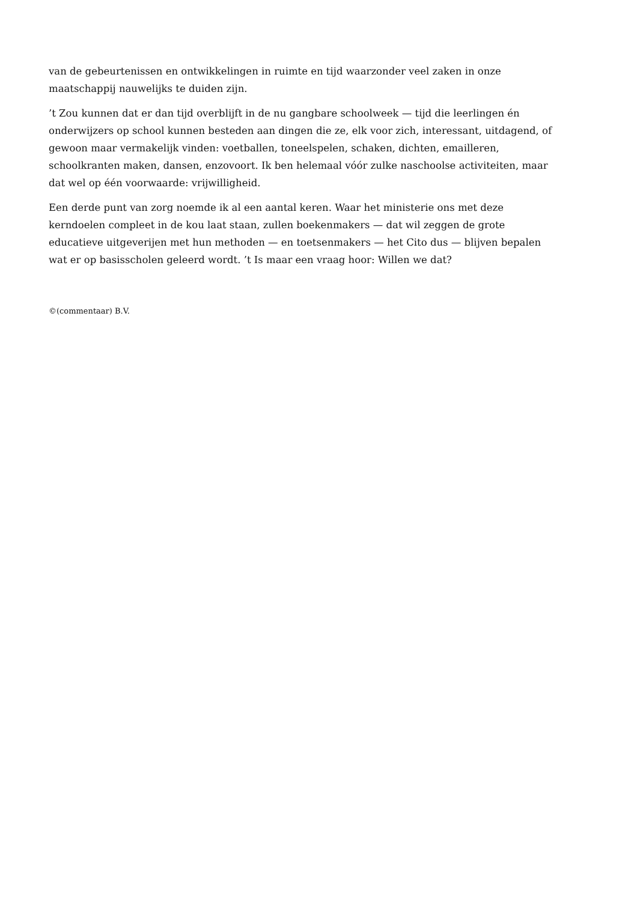van de gebeurtenissen en ontwikkelingen in ruimte en tijd waarzonder veel zaken in onze maatschappij nauwelijks te duiden zijn.
’t Zou kunnen dat er dan tijd overblijft in de nu gangbare schoolweek — tijd die leerlingen én onderwijzers op school kunnen besteden aan dingen die ze, elk voor zich, interessant, uitdagend, of gewoon maar vermakelijk vinden: voetballen, toneelspelen, schaken, dichten, emailleren, schoolkranten maken, dansen, enzovoort. Ik ben helemaal vóór zulke naschoolse activiteiten, maar dat wel op één voorwaarde: vrijwilligheid.
Een derde punt van zorg noemde ik al een aantal keren. Waar het ministerie ons met deze kerndoelen compleet in de kou laat staan, zullen boekenmakers — dat wil zeggen de grote educatieve uitgeverijen met hun methoden — en toetsenmakers — het Cito dus — blijven bepalen wat er op basisscholen geleerd wordt. ’t Is maar een vraag hoor: Willen we dat?
©(commentaar) B.V.